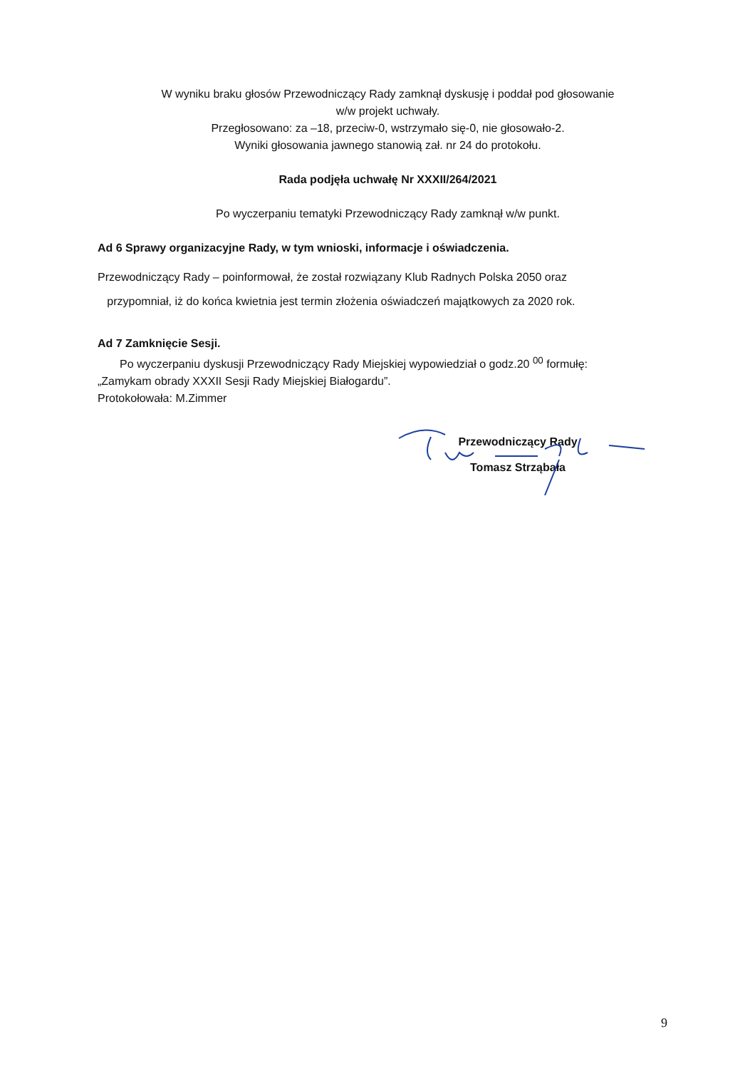W wyniku braku głosów Przewodniczący Rady zamknął dyskusję i poddał pod głosowanie
w/w projekt uchwały.
Przegłosowano: za –18, przeciw-0, wstrzymało się-0, nie głosowało-2.
Wyniki głosowania jawnego stanowią zał. nr 24 do protokołu.
Rada podjęła uchwałę Nr XXXII/264/2021
Po wyczerpaniu tematyki Przewodniczący Rady zamknął w/w punkt.
Ad 6 Sprawy organizacyjne Rady, w tym wnioski, informacje i oświadczenia.
Przewodniczący Rady – poinformował, że został rozwiązany Klub Radnych Polska 2050 oraz
przypomniał, iż do końca kwietnia jest termin złożenia oświadczeń majątkowych za 2020 rok.
Ad 7 Zamknięcie Sesji.
Po wyczerpaniu dyskusji Przewodniczący Rady Miejskiej wypowiedział o godz.20 <sup>00</sup> formułę:
„Zamykam obrady XXXII Sesji Rady Miejskiej Białogardu”.
Protokołowała: M.Zimmer
Przewodniczący Rady
Tomasz Strząbała
9